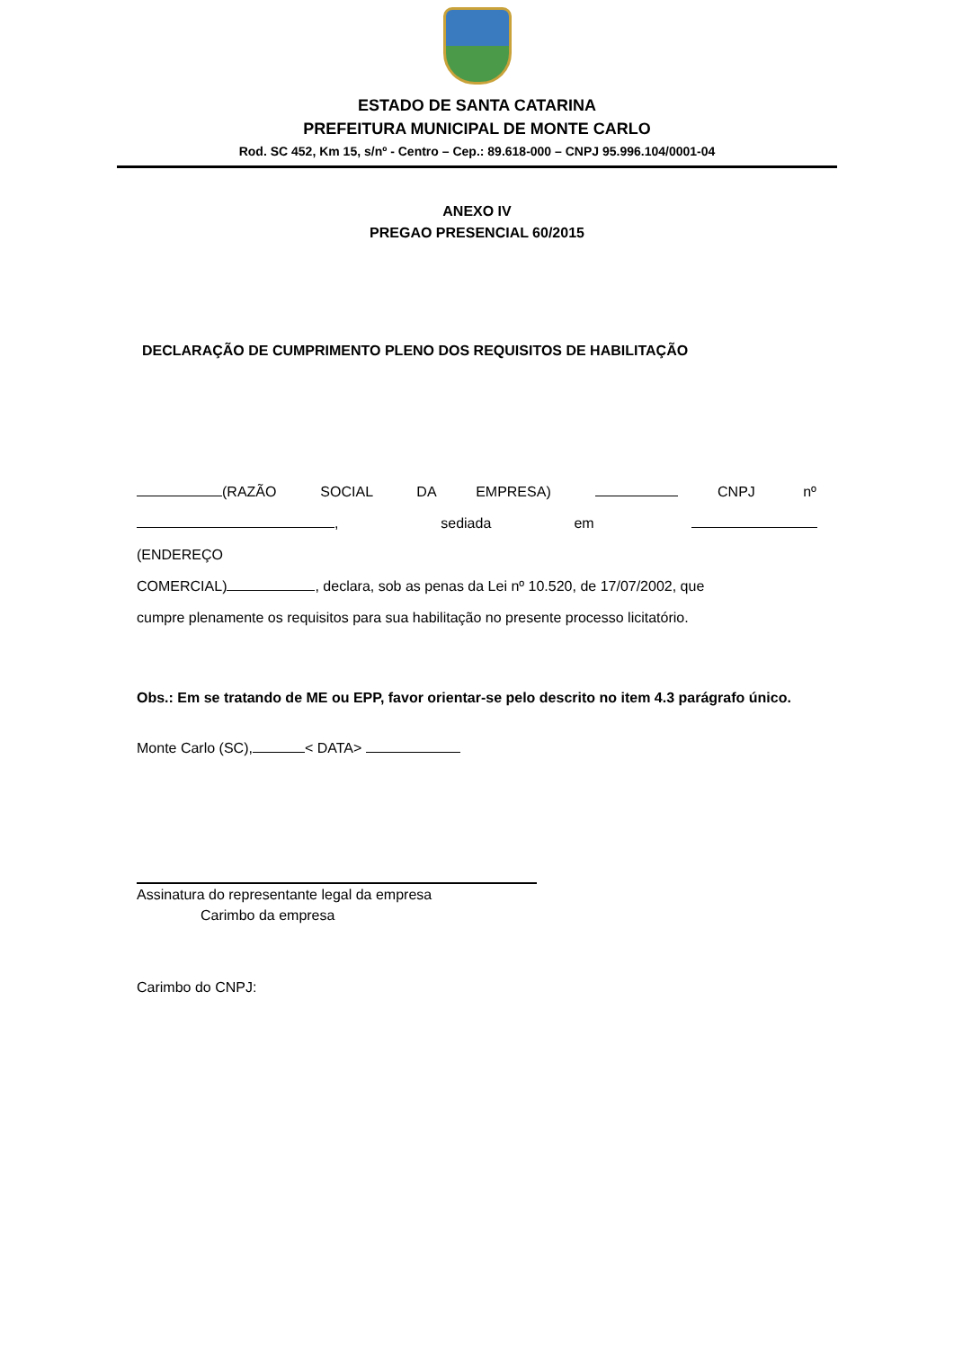ESTADO DE SANTA CATARINA
PREFEITURA MUNICIPAL DE MONTE CARLO
Rod. SC 452, Km 15, s/nº - Centro – Cep.: 89.618-000 – CNPJ 95.996.104/0001-04
ANEXO IV
PREGAO PRESENCIAL 60/2015
DECLARAÇÃO DE CUMPRIMENTO PLENO DOS REQUISITOS DE HABILITAÇÃO
(RAZÃO SOCIAL DA EMPRESA) CNPJ nº
, sediada em (ENDEREÇO
COMERCIAL) , declara, sob as penas da Lei nº 10.520, de 17/07/2002, que
cumpre plenamente os requisitos para sua habilitação no presente processo licitatório.
Obs.: Em se tratando de ME ou EPP, favor orientar-se pelo descrito no item 4.3 parágrafo único.
Monte Carlo (SC), < DATA>
Assinatura do representante legal da empresa
Carimbo da empresa
Carimbo do CNPJ: